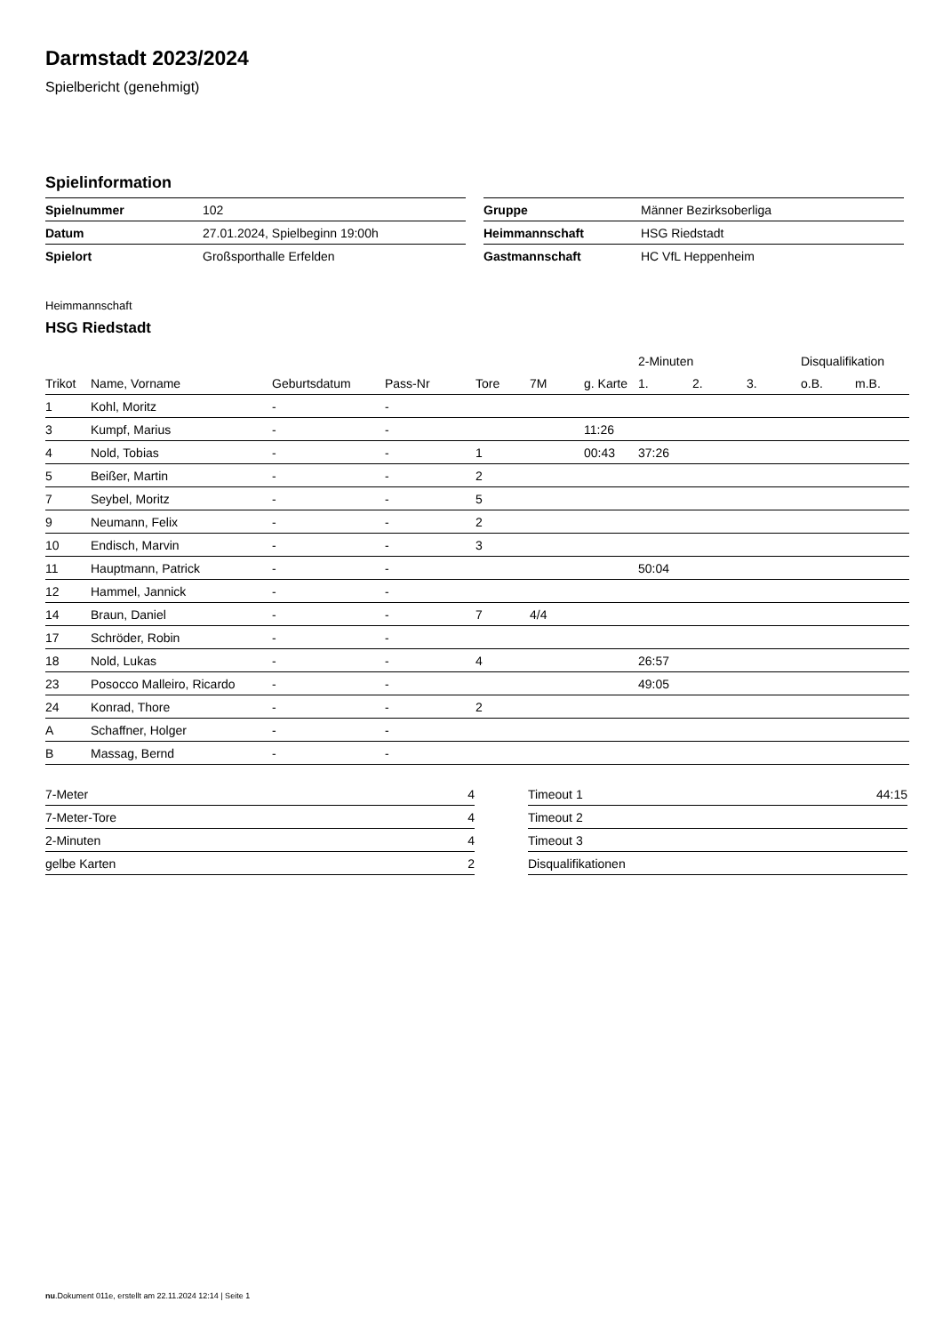Darmstadt 2023/2024
Spielbericht (genehmigt)
Spielinformation
| Spielnummer | 102 |
| Datum | 27.01.2024, Spielbeginn 19:00h |
| Spielort | Großsporthalle Erfelden |
| Gruppe | Männer Bezirksoberliga |
| Heimmannschaft | HSG Riedstadt |
| Gastmannschaft | HC VfL Heppenheim |
Heimmannschaft
HSG Riedstadt
| | | | | | | | 2-Minuten | | | Disqualifikation | |
| --- | --- | --- | --- | --- | --- | --- | --- | --- | --- | --- | --- |
| Trikot | Name, Vorname | Geburtsdatum | Pass-Nr | Tore | 7M | g. Karte | 1. | 2. | 3. | o.B. | m.B. |
| 1 | Kohl, Moritz | - | - | | | | | | | | |
| 3 | Kumpf, Marius | - | - | | | 11:26 | | | | | |
| 4 | Nold, Tobias | - | - | 1 | | 00:43 | 37:26 | | | | |
| 5 | Beißer, Martin | - | - | 2 | | | | | | | |
| 7 | Seybel, Moritz | - | - | 5 | | | | | | | |
| 9 | Neumann, Felix | - | - | 2 | | | | | | | |
| 10 | Endisch, Marvin | - | - | 3 | | | | | | | |
| 11 | Hauptmann, Patrick | - | - | | | | 50:04 | | | | |
| 12 | Hammel, Jannick | - | - | | | | | | | | |
| 14 | Braun, Daniel | - | - | 7 | 4/4 | | | | | | |
| 17 | Schröder, Robin | - | - | | | | | | | | |
| 18 | Nold, Lukas | - | - | 4 | | | 26:57 | | | | |
| 23 | Posocco Malleiro, Ricardo | - | - | | | | 49:05 | | | | |
| 24 | Konrad, Thore | - | - | 2 | | | | | | | |
| A | Schaffner, Holger | - | - | | | | | | | | |
| B | Massag, Bernd | - | - | | | | | | | | |
| 7-Meter | 4 |
| 7-Meter-Tore | 4 |
| 2-Minuten | 4 |
| gelbe Karten | 2 |
| Timeout 1 | 44:15 |
| Timeout 2 | |
| Timeout 3 | |
| Disqualifikationen | |
nu.Dokument 011e, erstellt am 22.11.2024 12:14 | Seite 1